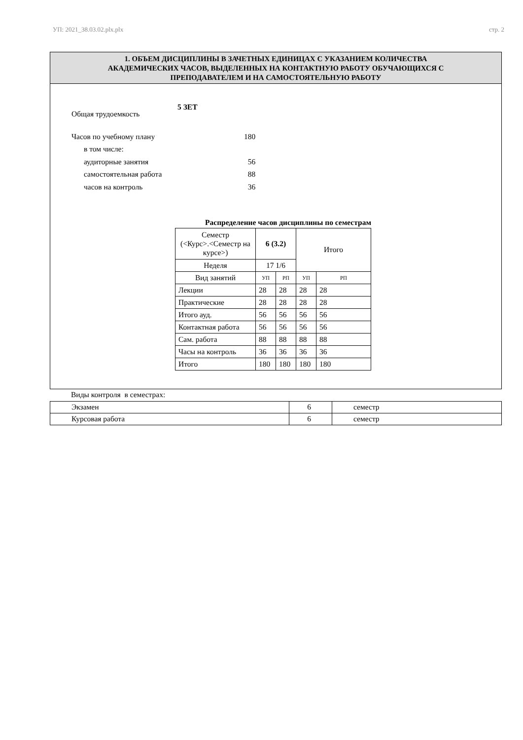УП: 2021_38.03.02.plx.plx стр. 2
1. ОБЪЕМ ДИСЦИПЛИНЫ В ЗАЧЕТНЫХ ЕДИНИЦАХ С УКАЗАНИЕМ КОЛИЧЕСТВА
АКАДЕМИЧЕСКИХ ЧАСОВ, ВЫДЕЛЕННЫХ НА КОНТАКТНУЮ РАБОТУ ОБУЧАЮЩИХСЯ С
ПРЕПОДАВАТЕЛЕМ И НА САМОСТОЯТЕЛЬНУЮ РАБОТУ
Общая трудоемкость 5 ЗЕТ
Часов по учебному плану 180
в том числе:
аудиторные занятия 56
самостоятельная работа 88
часов на контроль 36
Распределение часов дисциплины по семестрам
| Семестр (<Курс>.<Семестр на курсе>) | 6 (3.2) | | Итого | |
| Неделя | 17 1/6 | | | |
| Вид занятий | УП | РП | УП | РП |
| Лекции | 28 | 28 | 28 | 28 |
| Практические | 28 | 28 | 28 | 28 |
| Итого ауд. | 56 | 56 | 56 | 56 |
| Контактная работа | 56 | 56 | 56 | 56 |
| Сам. работа | 88 | 88 | 88 | 88 |
| Часы на контроль | 36 | 36 | 36 | 36 |
| Итого | 180 | 180 | 180 | 180 |
Виды контроля в семестрах:
| Экзамен | 6 | семестр |
| Курсовая работа | 6 | семестр |